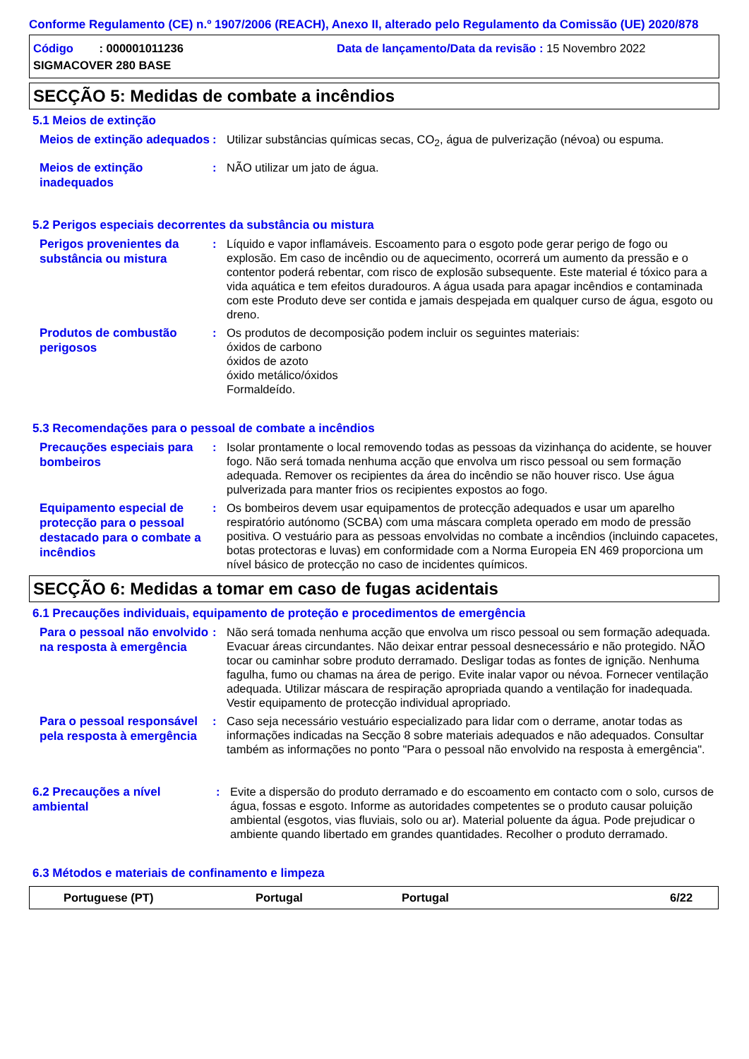Conforme Regulamento (CE) n.º 1907/2006 (REACH), Anexo II, alterado pelo Regulamento da Comissão (UE) 2020/878
Código : 000001011236 Data de lançamento/Data da revisão : 15 Novembro 2022
SIGMACOVER 280 BASE
SECÇÃO 5: Medidas de combate a incêndios
5.1 Meios de extinção
Meios de extinção adequados
: Utilizar substâncias químicas secas, CO<sub>2</sub>, água de pulverização (névoa) ou espuma.
Meios de extinção inadequados
: NÃO utilizar um jato de água.
5.2 Perigos especiais decorrentes da substância ou mistura
Perigos provenientes da substância ou mistura
: Líquido e vapor inflamáveis. Escoamento para o esgoto pode gerar perigo de fogo ou explosão. Em caso de incêndio ou de aquecimento, ocorrerá um aumento da pressão e o contentor poderá rebentar, com risco de explosão subsequente. Este material é tóxico para a vida aquática e tem efeitos duradouros. A água usada para apagar incêndios e contaminada com este Produto deve ser contida e jamais despejada em qualquer curso de água, esgoto ou dreno.
Produtos de combustão perigosos
: Os produtos de decomposição podem incluir os seguintes materiais:
óxidos de carbono
óxidos de azoto
óxido metálico/óxidos
Formaldeído.
5.3 Recomendações para o pessoal de combate a incêndios
Precauções especiais para bombeiros
: Isolar prontamente o local removendo todas as pessoas da vizinhança do acidente, se houver fogo. Não será tomada nenhuma acção que envolva um risco pessoal ou sem formação adequada. Remover os recipientes da área do incêndio se não houver risco. Use água pulverizada para manter frios os recipientes expostos ao fogo.
Equipamento especial de protecção para o pessoal destacado para o combate a incêndios
: Os bombeiros devem usar equipamentos de protecção adequados e usar um aparelho respiratório autónomo (SCBA) com uma máscara completa operado em modo de pressão positiva. O vestuário para as pessoas envolvidas no combate a incêndios (incluindo capacetes, botas protectoras e luvas) em conformidade com a Norma Europeia EN 469 proporciona um nível básico de protecção no caso de incidentes químicos.
SECÇÃO 6: Medidas a tomar em caso de fugas acidentais
6.1 Precauções individuais, equipamento de proteção e procedimentos de emergência
Para o pessoal não envolvido na resposta à emergência
: Não será tomada nenhuma acção que envolva um risco pessoal ou sem formação adequada. Evacuar áreas circundantes. Não deixar entrar pessoal desnecessário e não protegido. NÃO tocar ou caminhar sobre produto derramado. Desligar todas as fontes de ignição. Nenhuma fagulha, fumo ou chamas na área de perigo. Evite inalar vapor ou névoa. Fornecer ventilação adequada. Utilizar máscara de respiração apropriada quando a ventilação for inadequada. Vestir equipamento de protecção individual apropriado.
Para o pessoal responsável pela resposta à emergência
: Caso seja necessário vestuário especializado para lidar com o derrame, anotar todas as informações indicadas na Secção 8 sobre materiais adequados e não adequados. Consultar também as informações no ponto "Para o pessoal não envolvido na resposta à emergência".
6.2 Precauções a nível ambiental
: Evite a dispersão do produto derramado e do escoamento em contacto com o solo, cursos de água, fossas e esgoto. Informe as autoridades competentes se o produto causar poluição ambiental (esgotos, vias fluviais, solo ou ar). Material poluente da água. Pode prejudicar o ambiente quando libertado em grandes quantidades. Recolher o produto derramado.
6.3 Métodos e materiais de confinamento e limpeza
Portuguese (PT) Portugal Portugal 6/22